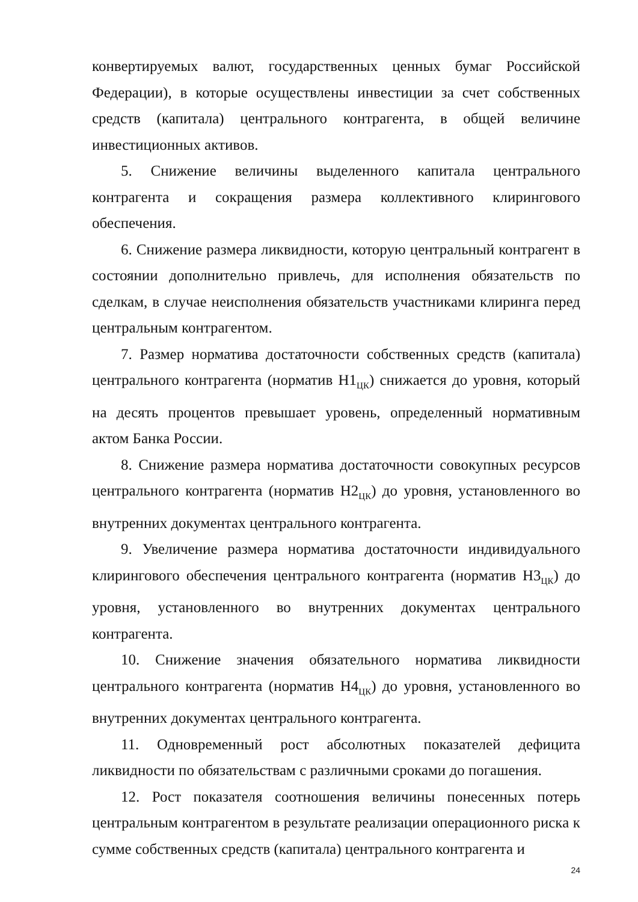конвертируемых валют, государственных ценных бумаг Российской Федерации), в которые осуществлены инвестиции за счет собственных средств (капитала) центрального контрагента, в общей величине инвестиционных активов.
5. Снижение величины выделенного капитала центрального контрагента и сокращения размера коллективного клирингового обеспечения.
6. Снижение размера ликвидности, которую центральный контрагент в состоянии дополнительно привлечь, для исполнения обязательств по сделкам, в случае неисполнения обязательств участниками клиринга перед центральным контрагентом.
7. Размер норматива достаточности собственных средств (капитала) центрального контрагента (норматив Н1<sub>ЦК</sub>) снижается до уровня, который на десять процентов превышает уровень, определенный нормативным актом Банка России.
8. Снижение размера норматива достаточности совокупных ресурсов центрального контрагента (норматив Н2<sub>ЦК</sub>) до уровня, установленного во внутренних документах центрального контрагента.
9. Увеличение размера норматива достаточности индивидуального клирингового обеспечения центрального контрагента (норматив Н3<sub>ЦК</sub>) до уровня, установленного во внутренних документах центрального контрагента.
10. Снижение значения обязательного норматива ликвидности центрального контрагента (норматив Н4<sub>ЦК</sub>) до уровня, установленного во внутренних документах центрального контрагента.
11. Одновременный рост абсолютных показателей дефицита ликвидности по обязательствам с различными сроками до погашения.
12. Рост показателя соотношения величины понесенных потерь центральным контрагентом в результате реализации операционного риска к сумме собственных средств (капитала) центрального контрагента и
24